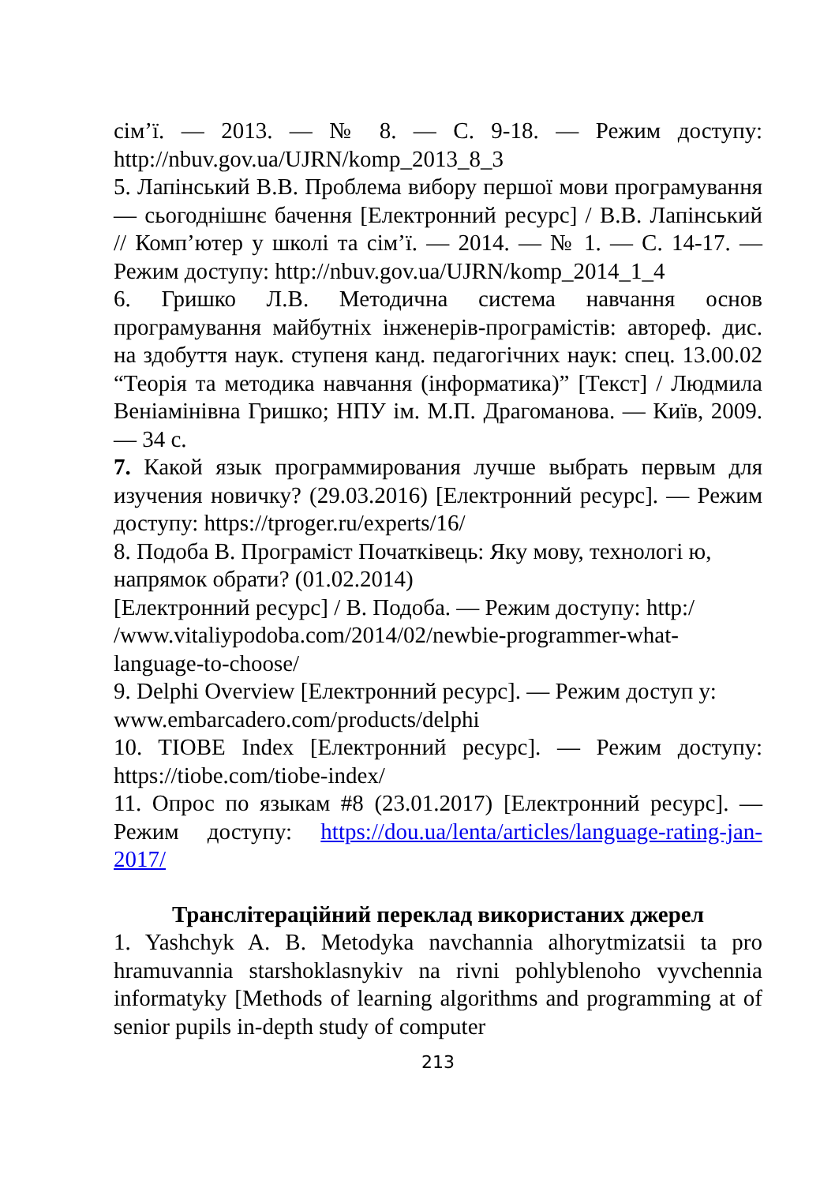сім’ї. — 2013. — № 8. — С. 9-18. — Режим доступу: http://nbuv.gov.ua/UJRN/komp_2013_8_3
5. Лапінський В.В. Проблема вибору першої мови програмування — сьогоднішнє бачення [Електронний ресурс] / В.В. Лапінський // Комп’ютер у школі та сім’ї. — 2014. — № 1. — С. 14-17. — Режим доступу: http://nbuv.gov.ua/UJRN/komp_2014_1_4
6. Гришко Л.В. Методична система навчання основ програмування майбутніх інженерів-програмістів: автореф. дис. на здобуття наук. ступеня канд. педагогічних наук: спец. 13.00.02 “Теорія та методика навчання (інформатика)” [Текст] / Людмила Веніамінівна Гришко; НПУ ім. М.П. Драгоманова. — Київ, 2009. — 34 с.
7. Какой язык программирования лучше выбрать первым для изучения новичку? (29.03.2016) [Електронний ресурс]. — Режим доступу: https://tproger.ru/experts/16/
8. Подоба В. Програміст Початківець: Яку мову, технологі ю, напрямок обрати? (01.02.2014)
[Електронний ресурс] / В. Подоба. — Режим доступу: http:/ /www.vitaliypodoba.com/2014/02/newbie-programmer-what-language-to-choose/
9. Delphi Overview [Електронний ресурс]. — Режим доступ у: www.embarcadero.com/products/delphi
10. TIOBE Index [Електронний ресурс]. — Режим доступу: https://tiobe.com/tiobe-index/
11. Опрос по языкам #8 (23.01.2017) [Електронний ресурс]. — Режим доступу: https://dou.ua/lenta/articles/language-rating-jan-2017/
Транслітераційний переклад використаних джерел
1. Yashchyk A. B. Metodyka navchannia alhorytmizatsii ta pro hramuvannia starshoklasnykiv na rivni pohlyblenoho vyvchennia informatyky [Methods of learning algorithms and programming at of senior pupils in-depth study of computer
213